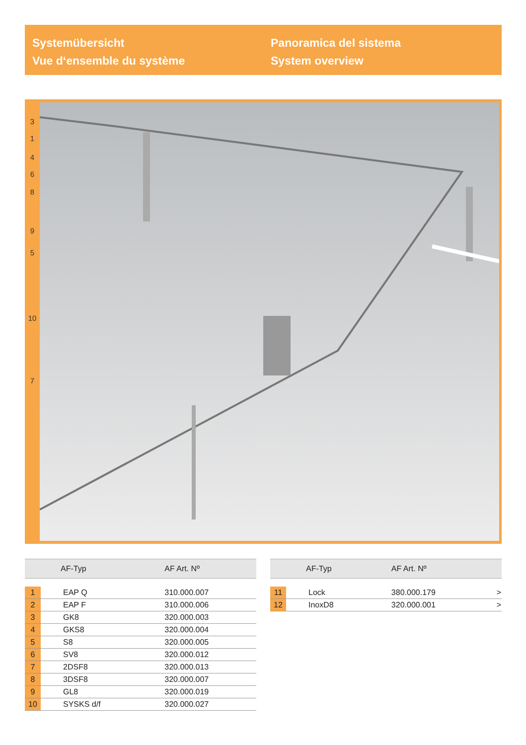Systemübersicht
Vue d‘ensemble du système
Panoramica del sistema
System overview
3
1
4
6
8
9
5
10
7
| | AF-Typ | AF Art. Nº |
| --- | --- | --- |
| 1 | EAP Q | 310.000.007 |
| 2 | EAP F | 310.000.006 |
| 3 | GK8 | 320.000.003 |
| 4 | GKS8 | 320.000.004 |
| 5 | S8 | 320.000.005 |
| 6 | SV8 | 320.000.012 |
| 7 | 2DSF8 | 320.000.013 |
| 8 | 3DSF8 | 320.000.007 |
| 9 | GL8 | 320.000.019 |
| 10 | SYSKS d/f | 320.000.027 |
| | AF-Typ | AF Art. Nº | |
| --- | --- | --- | --- |
| 11 | Lock | 380.000.179 | > |
| 12 | InoxD8 | 320.000.001 | > |